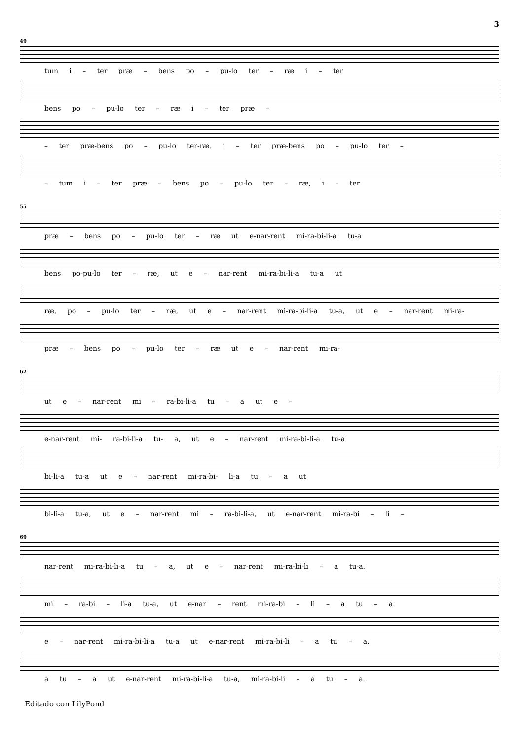3
49
tum i – ter præ – bens po – pu-lo ter – ræ i – ter
bens po – pu-lo ter – ræ i – ter præ –
– ter præ-bens po – pu-lo ter-ræ, i – ter præ-bens po – pu-lo ter –
– tum i – ter præ – bens po – pu-lo ter – ræ, i – ter
55
præ – bens po – pu-lo ter – ræ ut e-nar-rent mi-ra-bi-li-a tu-a
bens po-pu-lo ter – ræ, ut e – nar-rent mi-ra-bi-li-a tu-a ut
ræ, po – pu-lo ter – ræ, ut e – nar-rent mi-ra-bi-li-a tu-a, ut e – nar-rent mi-ra-
præ – bens po – pu-lo ter – ræ ut e – nar-rent mi-ra-
62
ut e – nar-rent mi – ra-bi-li-a tu – a ut e –
e-nar-rent mi- ra-bi-li-a tu- a, ut e – nar-rent mi-ra-bi-li-a tu-a
bi-li-a tu-a ut e – nar-rent mi-ra-bi- li-a tu – a ut
bi-li-a tu-a, ut e – nar-rent mi – ra-bi-li-a, ut e-nar-rent mi-ra-bi – li –
69
nar-rent mi-ra-bi-li-a tu – a, ut e – nar-rent mi-ra-bi-li – a tu-a.
mi – ra-bi – li-a tu-a, ut e-nar – rent mi-ra-bi – li – a tu – a.
e – nar-rent mi-ra-bi-li-a tu-a ut e-nar-rent mi-ra-bi-li – a tu – a.
a tu – a ut e-nar-rent mi-ra-bi-li-a tu-a, mi-ra-bi-li – a tu – a.
Editado con LilyPond